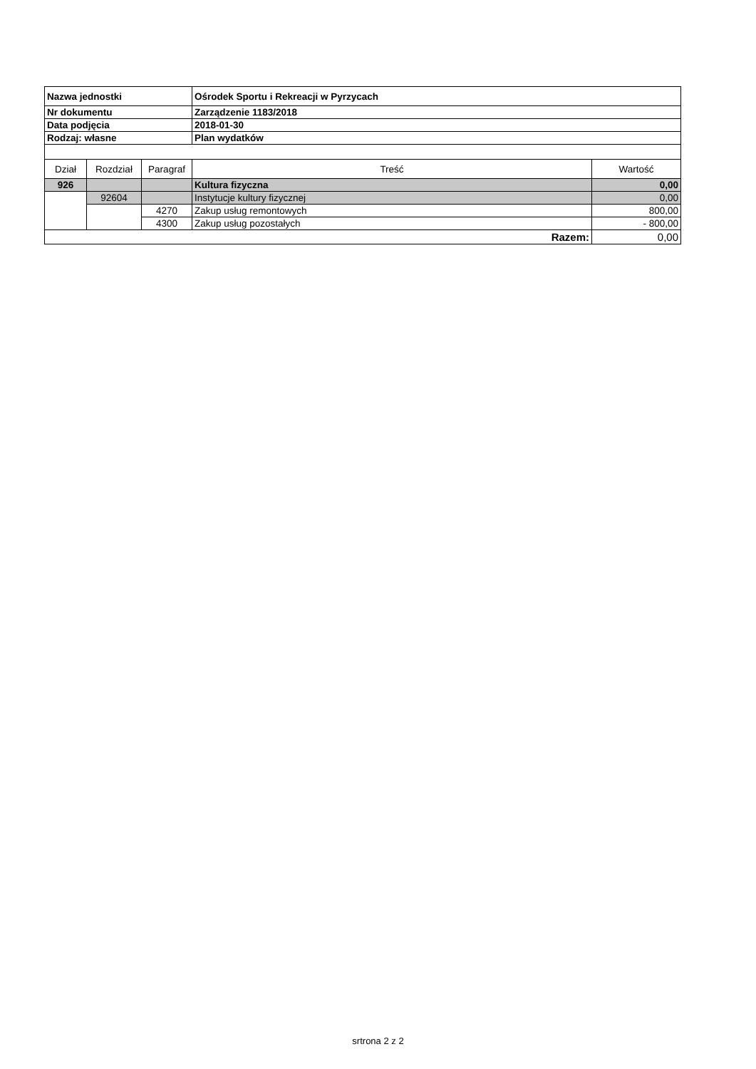| Nazwa jednostki | | | Ośrodek Sportu i Rekreacji w Pyrzycach | |
| Nr dokumentu | | | Zarządzenie 1183/2018 | |
| Data podjęcia | | | 2018-01-30 | |
| Rodzaj: własne | | | Plan wydatków | |
| Dział | Rozdział | Paragraf | Treść | Wartość |
| 926 | | | Kultura fizyczna | 0,00 |
| | 92604 | | Instytucje kultury fizycznej | 0,00 |
| | | 4270 | Zakup usług remontowych | 800,00 |
| | | 4300 | Zakup usług pozostałych | - 800,00 |
| Razem: | | | | 0,00 |
srtrona 2 z 2